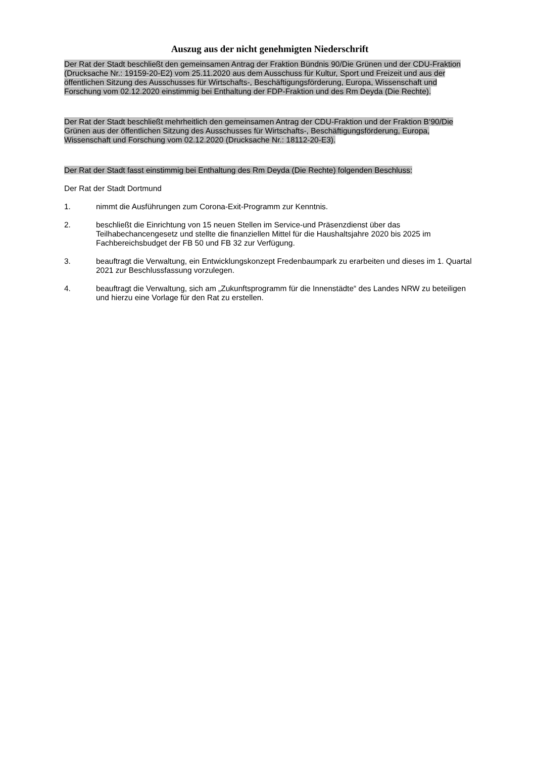Auszug aus der nicht genehmigten Niederschrift
Der Rat der Stadt beschließt den gemeinsamen Antrag der Fraktion Bündnis 90/Die Grünen und der CDU-Fraktion (Drucksache Nr.: 19159-20-E2) vom 25.11.2020 aus dem Ausschuss für Kultur, Sport und Freizeit und aus der öffentlichen Sitzung des Ausschusses für Wirtschafts-, Beschäftigungsförderung, Europa, Wissenschaft und Forschung vom 02.12.2020 einstimmig bei Enthaltung der FDP-Fraktion und des Rm Deyda (Die Rechte).
Der Rat der Stadt beschließt mehrheitlich den gemeinsamen Antrag der CDU-Fraktion und der Fraktion B‘90/Die Grünen aus der öffentlichen Sitzung des Ausschusses für Wirtschafts-, Beschäftigungsförderung, Europa, Wissenschaft und Forschung vom 02.12.2020 (Drucksache Nr.: 18112-20-E3).
Der Rat der Stadt fasst einstimmig bei Enthaltung des Rm Deyda (Die Rechte) folgenden Beschluss:
Der Rat der Stadt Dortmund
1. nimmt die Ausführungen zum Corona-Exit-Programm zur Kenntnis.
2. beschließt die Einrichtung von 15 neuen Stellen im Service-und Präsenzdienst über das Teilhabechancengesetz und stellte die finanziellen Mittel für die Haushaltsjahre 2020 bis 2025 im Fachbereichsbudget der FB 50 und FB 32 zur Verfügung.
3. beauftragt die Verwaltung, ein Entwicklungskonzept Fredenbaumpark zu erarbeiten und dieses im 1. Quartal 2021 zur Beschlussfassung vorzulegen.
4. beauftragt die Verwaltung, sich am „Zukunftsprogramm für die Innenstädte“ des Landes NRW zu beteiligen und hierzu eine Vorlage für den Rat zu erstellen.